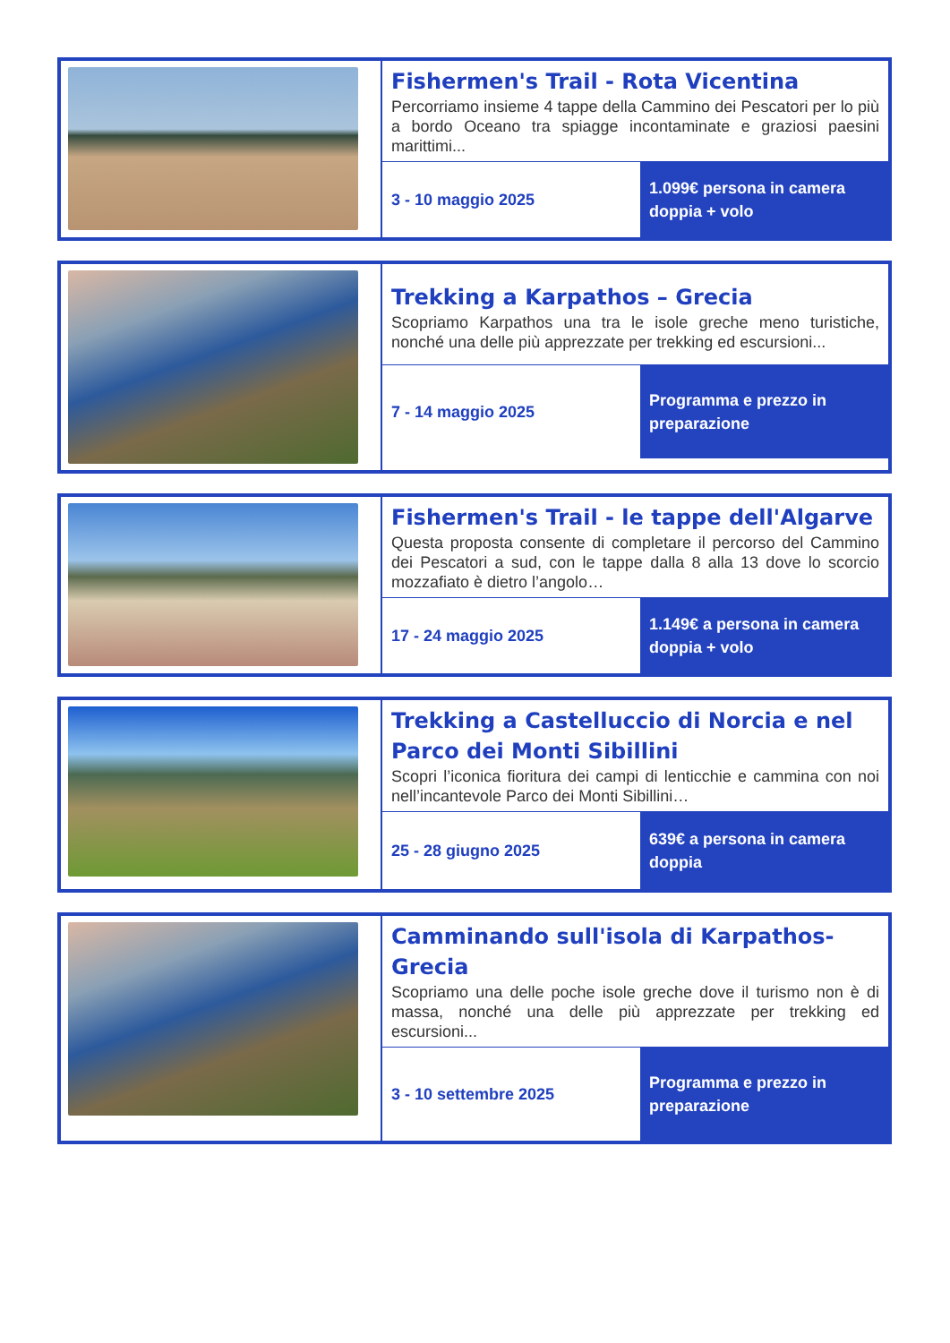| | Fishermen's Trail - Rota Vicentina Percorriamo insieme 4 tappe della Cammino dei Pescatori per lo più a bordo Oceano tra spiagge incontaminate e graziosi paesini marittimi... 3 - 10 maggio 2025 1.099€ persona in camera doppia + volo |
| | Trekking a Karpathos – Grecia Scopriamo Karpathos una tra le isole greche meno turistiche, nonché una delle più apprezzate per trekking ed escursioni... 7 - 14 maggio 2025 Programma e prezzo in preparazione |
| | Fishermen's Trail - le tappe dell'Algarve Questa proposta consente di completare il percorso del Cammino dei Pescatori a sud, con le tappe dalla 8 alla 13 dove lo scorcio mozzafiato è dietro l’angolo… 17 - 24 maggio 2025 1.149€ a persona in camera doppia + volo |
| | Trekking a Castelluccio di Norcia e nel Parco dei Monti Sibillini Scopri l’iconica fioritura dei campi di lenticchie e cammina con noi nell’incantevole Parco dei Monti Sibillini… 25 - 28 giugno 2025 639€ a persona in camera doppia |
| | Camminando sull'isola di Karpathos-Grecia Scopriamo una delle poche isole greche dove il turismo non è di massa, nonché una delle più apprezzate per trekking ed escursioni... 3 - 10 settembre 2025 Programma e prezzo in preparazione |